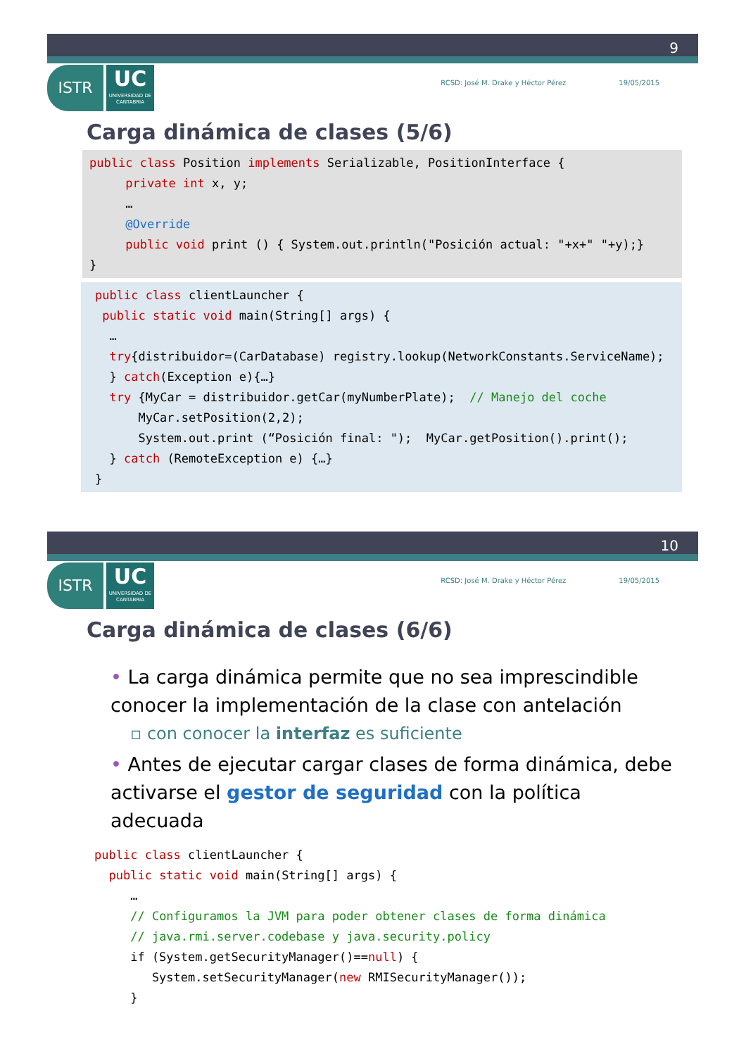9
ISTR
UC
UNIVERSIDAD DE CANTABRIA
RCSD: José M. Drake y Héctor Pérez 19/05/2015
Carga dinámica de clases (5/6)
public class Position implements Serializable, PositionInterface { private int x, y; … @Override public void print () { System.out.println("Posición actual: "+x+" "+y);} }
public class clientLauncher { public static void main(String[] args) { … try{distribuidor=(CarDatabase) registry.lookup(NetworkConstants.ServiceName); } catch(Exception e){…} try {MyCar = distribuidor.getCar(myNumberPlate); // Manejo del coche MyCar.setPosition(2,2); System.out.print (“Posición final: "); MyCar.getPosition().print(); } catch (RemoteException e) {…} }
10
ISTR
UC
UNIVERSIDAD DE CANTABRIA
RCSD: José M. Drake y Héctor Pérez 19/05/2015
Carga dinámica de clases (6/6)
• La carga dinámica permite que no sea imprescindible conocer la implementación de la clase con antelación
▫ con conocer la interfaz es suficiente
• Antes de ejecutar cargar clases de forma dinámica, debe activarse el gestor de seguridad con la política adecuada
public class clientLauncher { public static void main(String[] args) { … // Configuramos la JVM para poder obtener clases de forma dinámica // java.rmi.server.codebase y java.security.policy if (System.getSecurityManager()==null) { System.setSecurityManager(new RMISecurityManager()); }